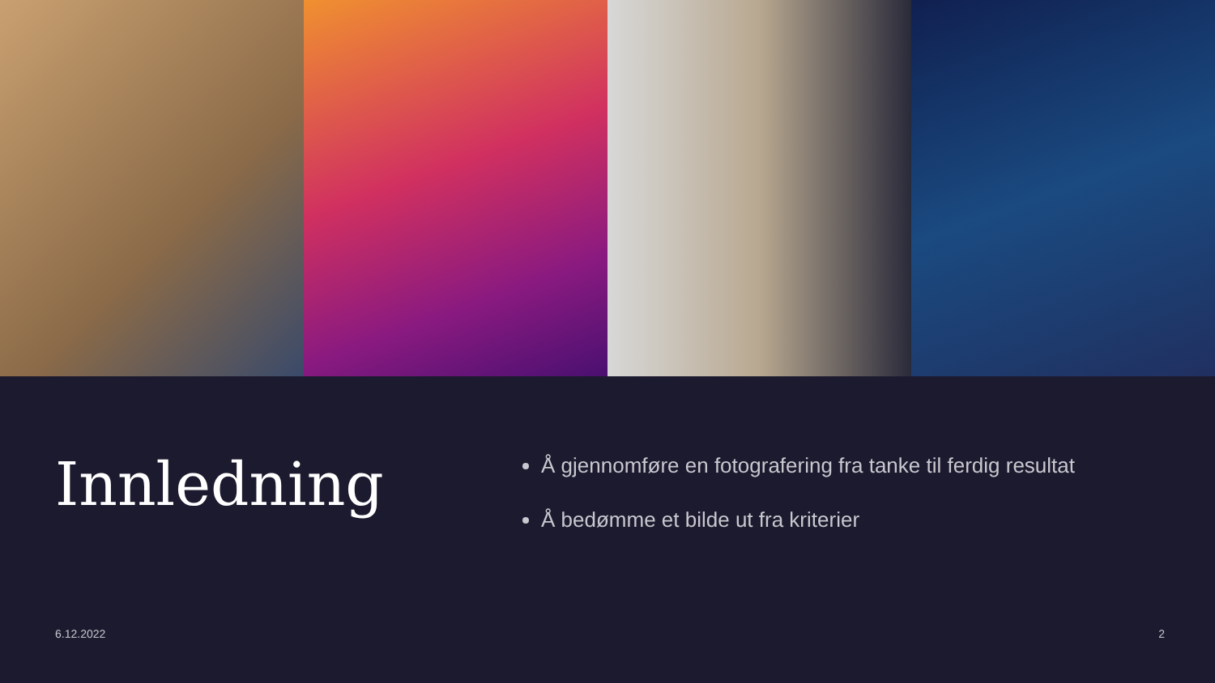Innledning
Å gjennomføre en fotografering fra tanke til ferdig resultat
Å bedømme et bilde ut fra kriterier
6.12.2022 2